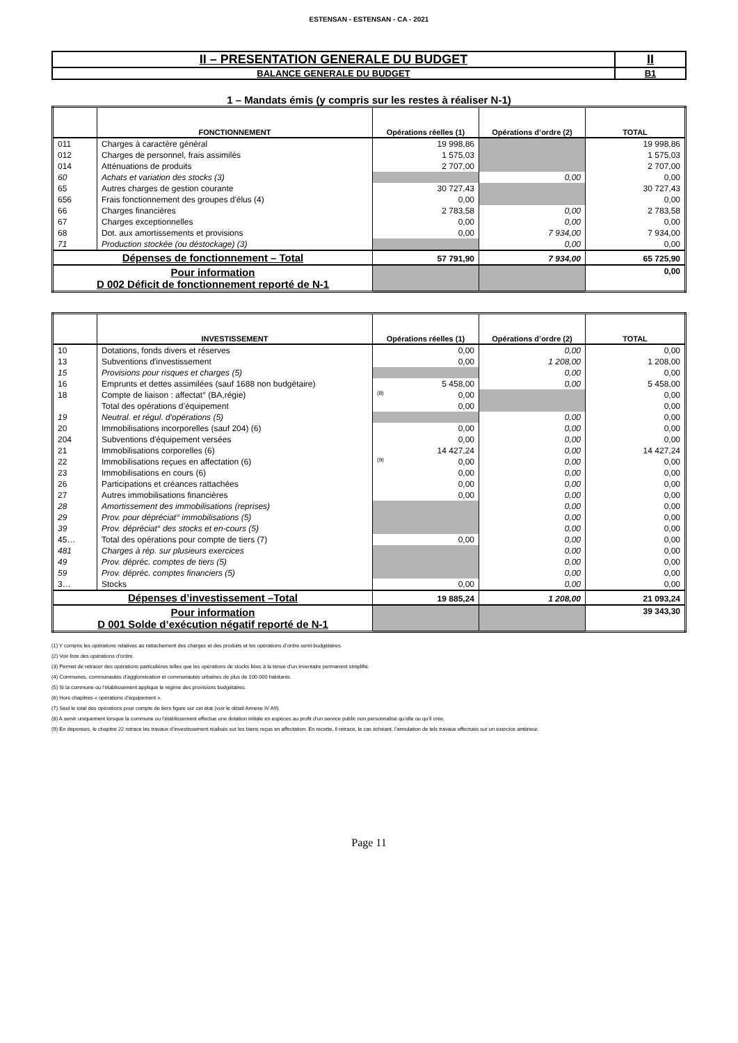ESTENSAN - ESTENSAN - CA - 2021
| II – PRESENTATION GENERALE DU BUDGET | II |
| BALANCE GENERALE DU BUDGET | B1 |
1 – Mandats émis (y compris sur les restes à réaliser N-1)
| | FONCTIONNEMENT | Opérations réelles (1) | Opérations d’ordre (2) | TOTAL |
| --- | --- | --- | --- | --- |
| 011 | Charges à caractère général | 19 998,86 | | 19 998,86 |
| 012 | Charges de personnel, frais assimilés | 1 575,03 | | 1 575,03 |
| 014 | Atténuations de produits | 2 707,00 | | 2 707,00 |
| 60 | Achats et variation des stocks (3) | | 0,00 | 0,00 |
| 65 | Autres charges de gestion courante | 30 727,43 | | 30 727,43 |
| 656 | Frais fonctionnement des groupes d'élus (4) | 0,00 | | 0,00 |
| 66 | Charges financières | 2 783,58 | 0,00 | 2 783,58 |
| 67 | Charges exceptionnelles | 0,00 | 0,00 | 0,00 |
| 68 | Dot. aux amortissements et provisions | 0,00 | 7 934,00 | 7 934,00 |
| 71 | Production stockée (ou déstockage) (3) | | 0,00 | 0,00 |
| Dépenses de fonctionnement – Total | | 57 791,90 | 7 934,00 | 65 725,90 |
| Pour information D 002 Déficit de fonctionnement reporté de N-1 | | | | 0,00 |
| | INVESTISSEMENT | Opérations réelles (1) | Opérations d’ordre (2) | TOTAL |
| --- | --- | --- | --- | --- |
| 10 | Dotations, fonds divers et réserves | 0,00 | 0,00 | 0,00 |
| 13 | Subventions d'investissement | 0,00 | 1 208,00 | 1 208,00 |
| 15 | Provisions pour risques et charges (5) | | 0,00 | 0,00 |
| 16 | Emprunts et dettes assimilées (sauf 1688 non budgétaire) | 5 458,00 | 0,00 | 5 458,00 |
| 18 | Compte de liaison : affectat° (BA,régie) | (8) 0,00 | | 0,00 |
| | Total des opérations d’équipement | 0,00 | | 0,00 |
| 19 | Neutral. et régul. d'opérations (5) | | 0,00 | 0,00 |
| 20 | Immobilisations incorporelles (sauf 204) (6) | 0,00 | 0,00 | 0,00 |
| 204 | Subventions d'équipement versées | 0,00 | 0,00 | 0,00 |
| 21 | Immobilisations corporelles (6) | 14 427,24 | 0,00 | 14 427,24 |
| 22 | Immobilisations reçues en affectation (6) | (9) 0,00 | 0,00 | 0,00 |
| 23 | Immobilisations en cours (6) | 0,00 | 0,00 | 0,00 |
| 26 | Participations et créances rattachées | 0,00 | 0,00 | 0,00 |
| 27 | Autres immobilisations financières | 0,00 | 0,00 | 0,00 |
| 28 | Amortissement des immobilisations (reprises) | | 0,00 | 0,00 |
| 29 | Prov. pour dépréciat° immobilisations (5) | | 0,00 | 0,00 |
| 39 | Prov. dépréciat° des stocks et en-cours (5) | | 0,00 | 0,00 |
| 45… | Total des opérations pour compte de tiers (7) | 0,00 | 0,00 | 0,00 |
| 481 | Charges à rép. sur plusieurs exercices | | 0,00 | 0,00 |
| 49 | Prov. dépréc. comptes de tiers (5) | | 0,00 | 0,00 |
| 59 | Prov. dépréc. comptes financiers (5) | | 0,00 | 0,00 |
| 3… | Stocks | 0,00 | 0,00 | 0,00 |
| Dépenses d’investissement –Total | | 19 885,24 | 1 208,00 | 21 093,24 |
| Pour information D 001 Solde d’exécution négatif reporté de N-1 | | | | 39 343,30 |
(1) Y compris les opérations relatives au rattachement des charges et des produits et les opérations d’ordre semi-budgétaires.
(2) Voir liste des opérations d’ordre.
(3) Permet de retracer des opérations particulières telles que les opérations de stocks liées à la tenue d’un inventaire permanent simplifié.
(4) Communes, communautés d’agglomération et communautés urbaines de plus de 100 000 habitants.
(5) Si la commune ou l’établissement applique le régime des provisions budgétaires.
(6) Hors chapitres « opérations d’équipement ».
(7) Seul le total des opérations pour compte de tiers figure sur cet état (voir le détail Annexe IV A9).
(8) A servir uniquement lorsque la commune ou l’établissement effectue une dotation initiale en espèces au profit d’un service public non personnalisé qu’elle ou qu’il crée.
(9) En dépenses, le chapitre 22 retrace les travaux d’investissement réalisés sur les biens reçus en affectation. En recette, il retrace, le cas échéant, l’annulation de tels travaux effectués sur un exercice antérieur.
Page 11